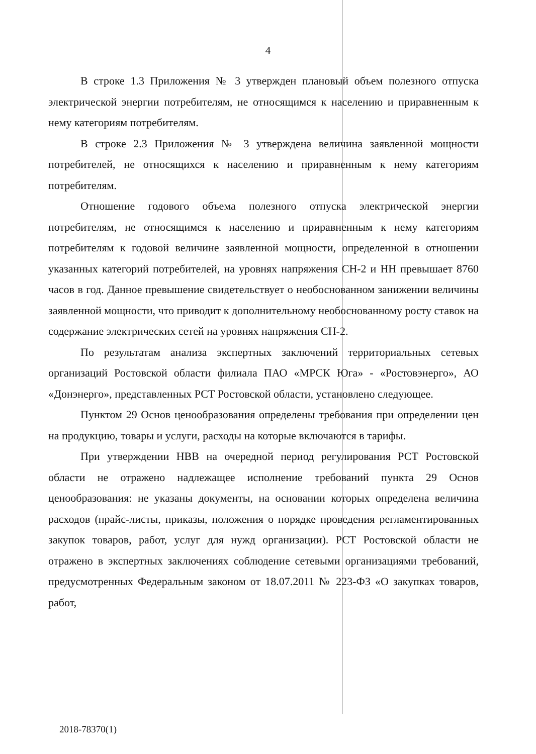4
В строке 1.3 Приложения № 3 утвержден плановый объем полезного отпуска электрической энергии потребителям, не относящимся к населению и приравненным к нему категориям потребителям.
В строке 2.3 Приложения № 3 утверждена величина заявленной мощности потребителей, не относящихся к населению и приравненным к нему категориям потребителям.
Отношение годового объема полезного отпуска электрической энергии потребителям, не относящимся к населению и приравненным к нему категориям потребителям к годовой величине заявленной мощности, определенной в отношении указанных категорий потребителей, на уровнях напряжения СН-2 и НН превышает 8760 часов в год. Данное превышение свидетельствует о необоснованном занижении величины заявленной мощности, что приводит к дополнительному необоснованному росту ставок на содержание электрических сетей на уровнях напряжения СН-2.
По результатам анализа экспертных заключений территориальных сетевых организаций Ростовской области филиала ПАО «МРСК Юга» - «Ростовэнерго», АО «Донэнерго», представленных РСТ Ростовской области, установлено следующее.
Пунктом 29 Основ ценообразования определены требования при определении цен на продукцию, товары и услуги, расходы на которые включаются в тарифы.
При утверждении НВВ на очередной период регулирования РСТ Ростовской области не отражено надлежащее исполнение требований пункта 29 Основ ценообразования: не указаны документы, на основании которых определена величина расходов (прайс-листы, приказы, положения о порядке проведения регламентированных закупок товаров, работ, услуг для нужд организации). РСТ Ростовской области не отражено в экспертных заключениях соблюдение сетевыми организациями требований, предусмотренных Федеральным законом от 18.07.2011 № 223-ФЗ «О закупках товаров, работ,
2018-78370(1)